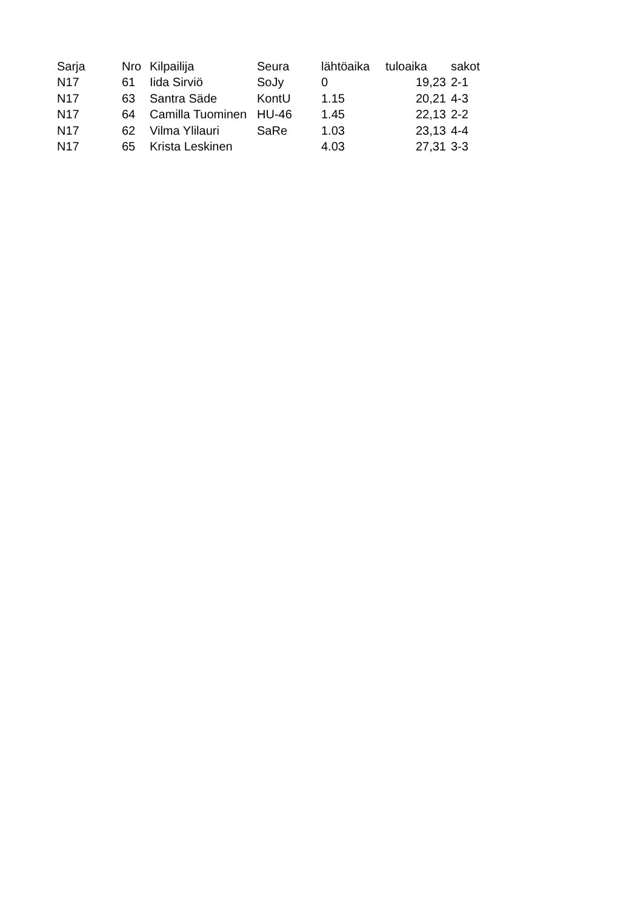| Sarja | Nro | Kilpailija | Seura | lähtöaika | tuloaika | sakot |
| --- | --- | --- | --- | --- | --- | --- |
| N17 | 61 | Iida Sirviö | SoJy | 0 | 19,23 | 2-1 |
| N17 | 63 | Santra Säde | KontU | 1.15 | 20,21 | 4-3 |
| N17 | 64 | Camilla Tuominen | HU-46 | 1.45 | 22,13 | 2-2 |
| N17 | 62 | Vilma Ylilauri | SaRe | 1.03 | 23,13 | 4-4 |
| N17 | 65 | Krista Leskinen | | 4.03 | 27,31 | 3-3 |